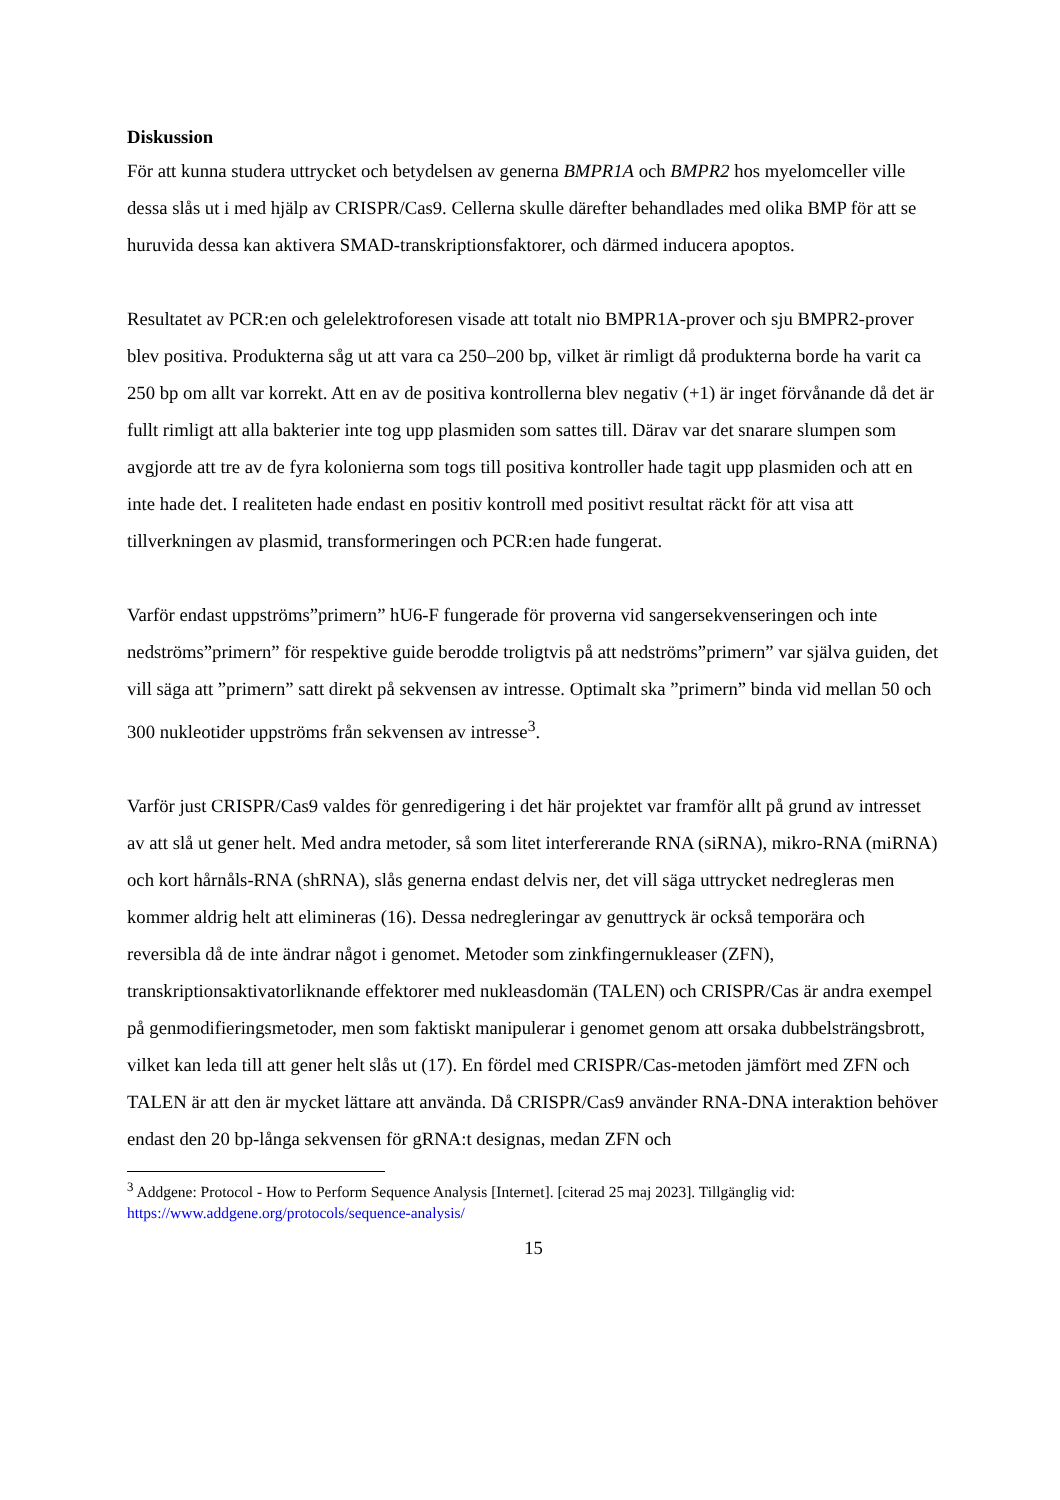Diskussion
För att kunna studera uttrycket och betydelsen av generna BMPR1A och BMPR2 hos myelomceller ville dessa slås ut i med hjälp av CRISPR/Cas9. Cellerna skulle därefter behandlades med olika BMP för att se huruvida dessa kan aktivera SMAD-transkriptionsfaktorer, och därmed inducera apoptos.
Resultatet av PCR:en och gelelektroforesen visade att totalt nio BMPR1A-prover och sju BMPR2-prover blev positiva. Produkterna såg ut att vara ca 250–200 bp, vilket är rimligt då produkterna borde ha varit ca 250 bp om allt var korrekt. Att en av de positiva kontrollerna blev negativ (+1) är inget förvånande då det är fullt rimligt att alla bakterier inte tog upp plasmiden som sattes till. Därav var det snarare slumpen som avgjorde att tre av de fyra kolonierna som togs till positiva kontroller hade tagit upp plasmiden och att en inte hade det. I realiteten hade endast en positiv kontroll med positivt resultat räckt för att visa att tillverkningen av plasmid, transformeringen och PCR:en hade fungerat.
Varför endast uppströms”primern” hU6-F fungerade för proverna vid sangersekvenseringen och inte nedströms”primern” för respektive guide berodde troligtvis på att nedströms”primern” var själva guiden, det vill säga att ”primern” satt direkt på sekvensen av intresse. Optimalt ska ”primern” binda vid mellan 50 och 300 nukleotider uppströms från sekvensen av intresse<sup>3</sup>.
Varför just CRISPR/Cas9 valdes för genredigering i det här projektet var framför allt på grund av intresset av att slå ut gener helt. Med andra metoder, så som litet interfererande RNA (siRNA), mikro-RNA (miRNA) och kort hårnåls-RNA (shRNA), slås generna endast delvis ner, det vill säga uttrycket nedregleras men kommer aldrig helt att elimineras (16). Dessa nedregleringar av genuttryck är också temporära och reversibla då de inte ändrar något i genomet. Metoder som zinkfingernukleaser (ZFN), transkriptionsaktivatorliknande effektorer med nukleasdomän (TALEN) och CRISPR/Cas är andra exempel på genmodifieringsmetoder, men som faktiskt manipulerar i genomet genom att orsaka dubbelsträngsbrott, vilket kan leda till att gener helt slås ut (17). En fördel med CRISPR/Cas-metoden jämfört med ZFN och TALEN är att den är mycket lättare att använda. Då CRISPR/Cas9 använder RNA-DNA interaktion behöver endast den 20 bp-långa sekvensen för gRNA:t designas, medan ZFN och
<sup>3</sup> Addgene: Protocol - How to Perform Sequence Analysis [Internet]. [citerad 25 maj 2023]. Tillgänglig vid: https://www.addgene.org/protocols/sequence-analysis/
15